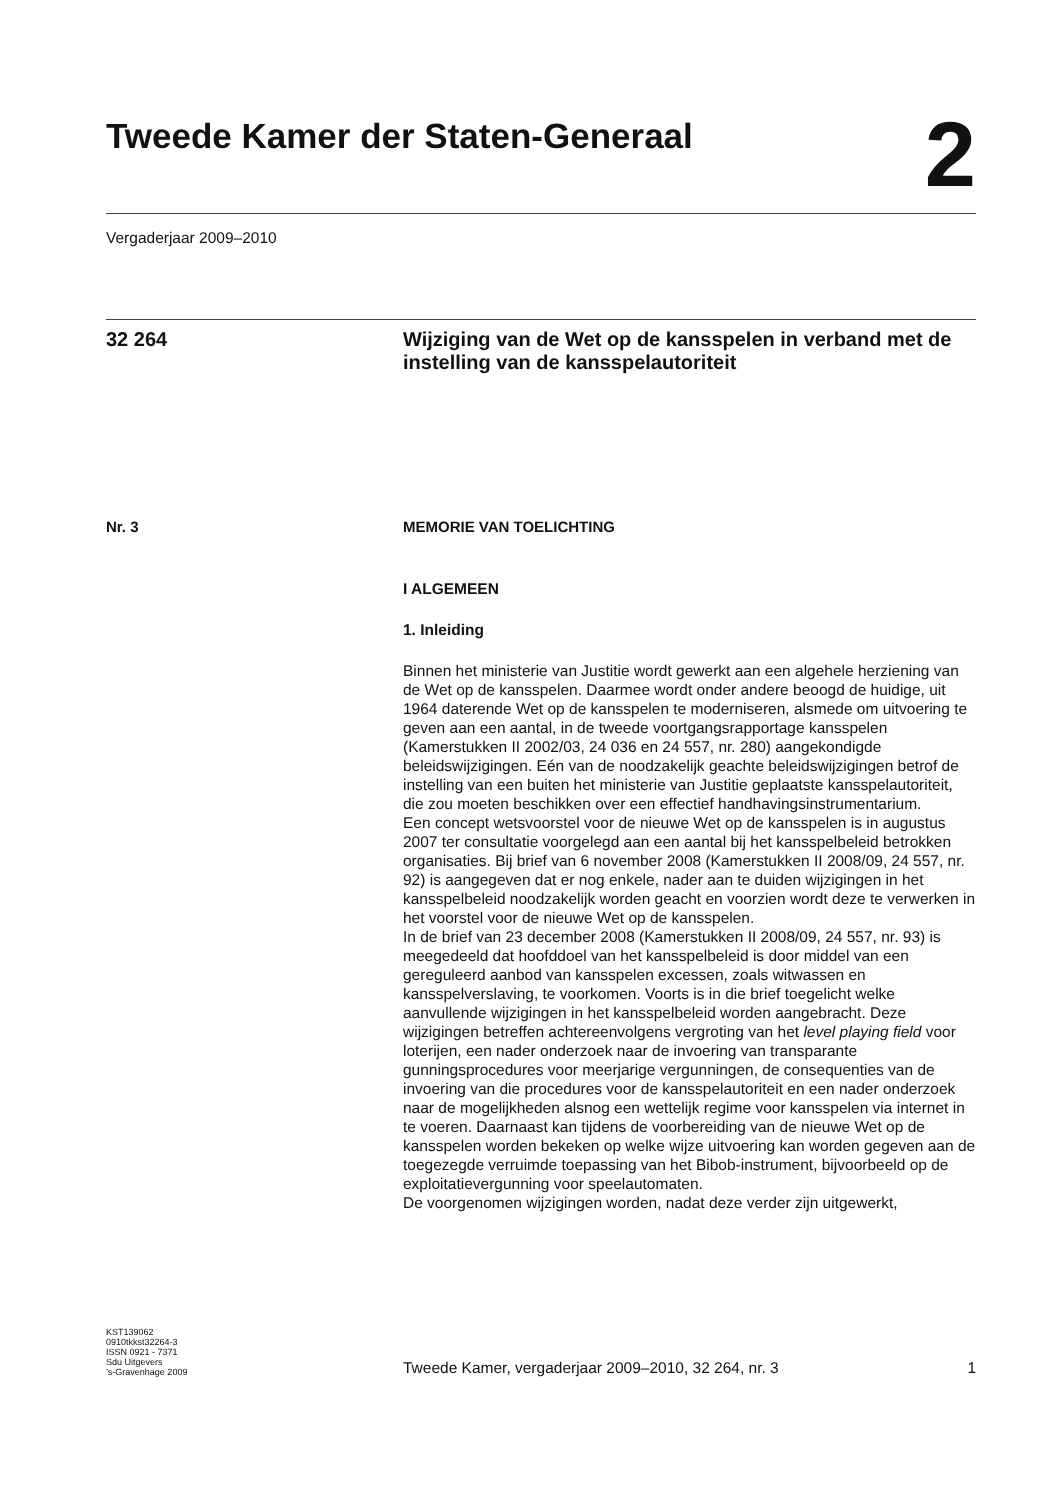Tweede Kamer der Staten-Generaal
2
Vergaderjaar 2009–2010
32 264
Wijziging van de Wet op de kansspelen in verband met de instelling van de kansspelautoriteit
Nr. 3 MEMORIE VAN TOELICHTING
I ALGEMEEN
1. Inleiding
Binnen het ministerie van Justitie wordt gewerkt aan een algehele herziening van de Wet op de kansspelen. Daarmee wordt onder andere beoogd de huidige, uit 1964 daterende Wet op de kansspelen te moderniseren, alsmede om uitvoering te geven aan een aantal, in de tweede voortgangsrapportage kansspelen (Kamerstukken II 2002/03, 24 036 en 24 557, nr. 280) aangekondigde beleidswijzigingen. Eén van de noodzakelijk geachte beleidswijzigingen betrof de instelling van een buiten het ministerie van Justitie geplaatste kansspelautoriteit, die zou moeten beschikken over een effectief handhavingsinstrumentarium.
Een concept wetsvoorstel voor de nieuwe Wet op de kansspelen is in augustus 2007 ter consultatie voorgelegd aan een aantal bij het kansspelbeleid betrokken organisaties. Bij brief van 6 november 2008 (Kamerstukken II 2008/09, 24 557, nr. 92) is aangegeven dat er nog enkele, nader aan te duiden wijzigingen in het kansspelbeleid noodzakelijk worden geacht en voorzien wordt deze te verwerken in het voorstel voor de nieuwe Wet op de kansspelen.
In de brief van 23 december 2008 (Kamerstukken II 2008/09, 24 557, nr. 93) is meegedeeld dat hoofddoel van het kansspelbeleid is door middel van een gereguleerd aanbod van kansspelen excessen, zoals witwassen en kansspelverslaving, te voorkomen. Voorts is in die brief toegelicht welke aanvullende wijzigingen in het kansspelbeleid worden aangebracht. Deze wijzigingen betreffen achtereenvolgens vergroting van het level playing field voor loterijen, een nader onderzoek naar de invoering van transparante gunningsprocedures voor meerjarige vergunningen, de consequenties van de invoering van die procedures voor de kansspelautoriteit en een nader onderzoek naar de mogelijkheden alsnog een wettelijk regime voor kansspelen via internet in te voeren. Daarnaast kan tijdens de voorbereiding van de nieuwe Wet op de kansspelen worden bekeken op welke wijze uitvoering kan worden gegeven aan de toegezegde verruimde toepassing van het Bibob-instrument, bijvoorbeeld op de exploitatievergunning voor speelautomaten.
De voorgenomen wijzigingen worden, nadat deze verder zijn uitgewerkt,
KST139062
0910tkkst32264-3
ISSN 0921 - 7371
Sdu Uitgevers
’s-Gravenhage 2009
Tweede Kamer, vergaderjaar 2009–2010, 32 264, nr. 3
1